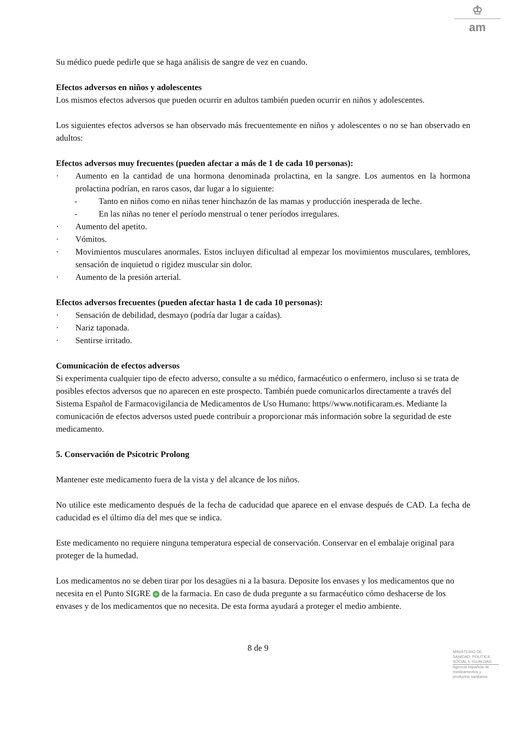♔
am
Su médico puede pedirle que se haga análisis de sangre de vez en cuando.
Efectos adversos en niños y adolescentes
Los mismos efectos adversos que pueden ocurrir en adultos también pueden ocurrir en niños y adolescentes.
Los siguientes efectos adversos se han observado más frecuentemente en niños y adolescentes o no se han observado en adultos:
Efectos adversos muy frecuentes (pueden afectar a más de 1 de cada 10 personas):
· Aumento en la cantidad de una hormona denominada prolactina, en la sangre. Los aumentos en la hormona prolactina podrían, en raros casos, dar lugar a lo siguiente:
- Tanto en niños como en niñas tener hinchazón de las mamas y producción inesperada de leche.
- En las niñas no tener el período menstrual o tener períodos irregulares.
· Aumento del apetito.
· Vómitos.
· Movimientos musculares anormales. Estos incluyen dificultad al empezar los movimientos musculares, temblores, sensación de inquietud o rigidez muscular sin dolor.
· Aumento de la presión arterial.
Efectos adversos frecuentes (pueden afectar hasta 1 de cada 10 personas):
· Sensación de debilidad, desmayo (podría dar lugar a caídas).
· Nariz taponada.
· Sentirse irritado.
Comunicación de efectos adversos
Si experimenta cualquier tipo de efecto adverso, consulte a su médico, farmacéutico o enfermero, incluso si se trata de posibles efectos adversos que no aparecen en este prospecto. También puede comunicarlos directamente a través del Sistema Español de Farmacovigilancia de Medicamentos de Uso Humano: https//www.notificaram.es. Mediante la comunicación de efectos adversos usted puede contribuir a proporcionar más información sobre la seguridad de este medicamento.
5. Conservación de Psicotric Prolong
Mantener este medicamento fuera de la vista y del alcance de los niños.
No utilice este medicamento después de la fecha de caducidad que aparece en el envase después de CAD. La fecha de caducidad es el último día del mes que se indica.
Este medicamento no requiere ninguna temperatura especial de conservación. Conservar en el embalaje original para proteger de la humedad.
Los medicamentos no se deben tirar por los desagües ni a la basura. Deposite los envases y los medicamentos que no necesita en el Punto SIGRE + de la farmacia. En caso de duda pregunte a su farmacéutico cómo deshacerse de los envases y de los medicamentos que no necesita. De esta forma ayudará a proteger el medio ambiente.
8 de 9
MINISTERIO DE
SANIDAD, POLITICA
SOCIAL E IGUALDAD
Agencia española de
medicamentos y
productos sanitarios